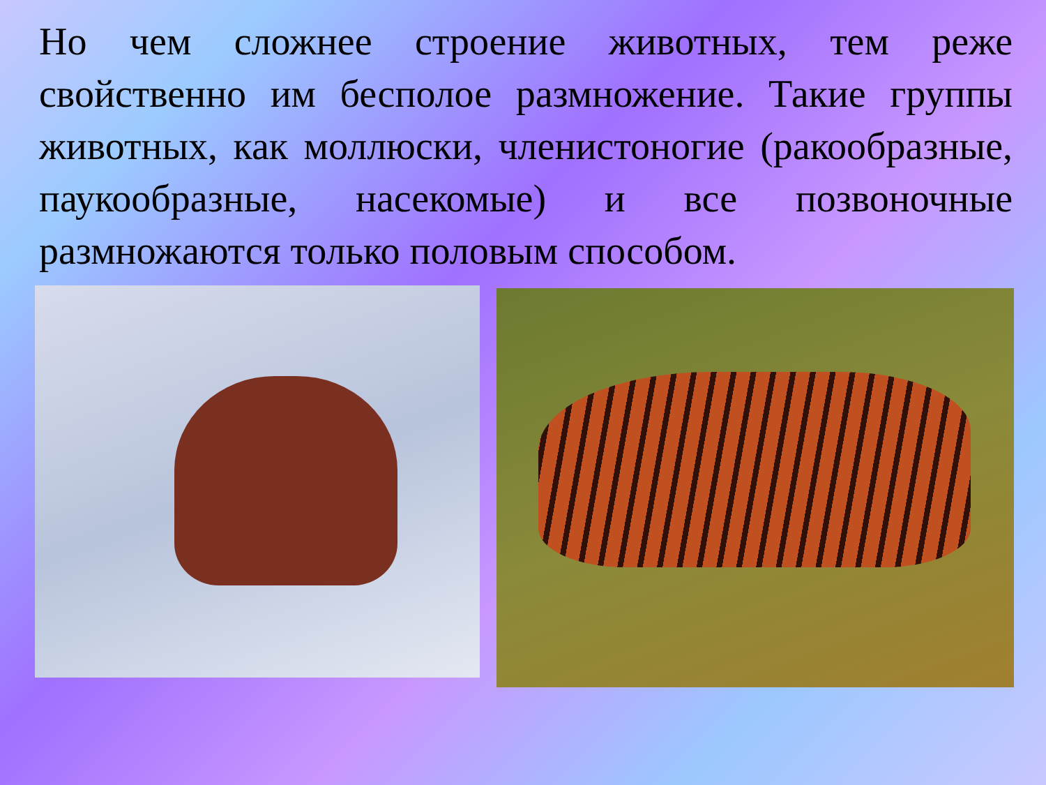Но чем сложнее строение животных, тем реже свойственно им бесполое размножение. Такие группы животных, как моллюски, членистоногие (ракообразные, паукообразные, насекомые) и все позвоночные размножаются только половым способом.